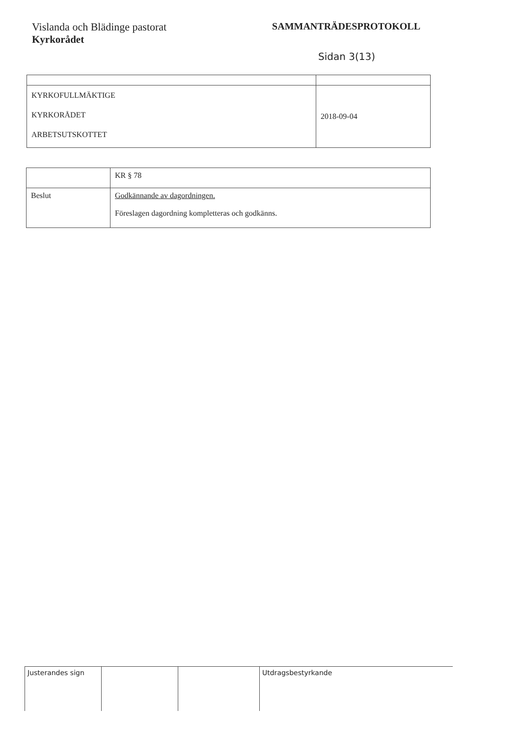Vislanda och Blädinge pastorat
Kyrkorådet
SAMMANTRÄDESPROTOKOLL
Sidan 3(13)
| KYRKOFULLMÄKTIGE KYRKORÅDET ARBETSUTSKOTTET | 2018-09-04 |
| | KR § 78 |
| Beslut | Godkännande av dagordningen. Föreslagen dagordning kompletteras och godkänns. |
Justerandes sign Utdragsbestyrkande